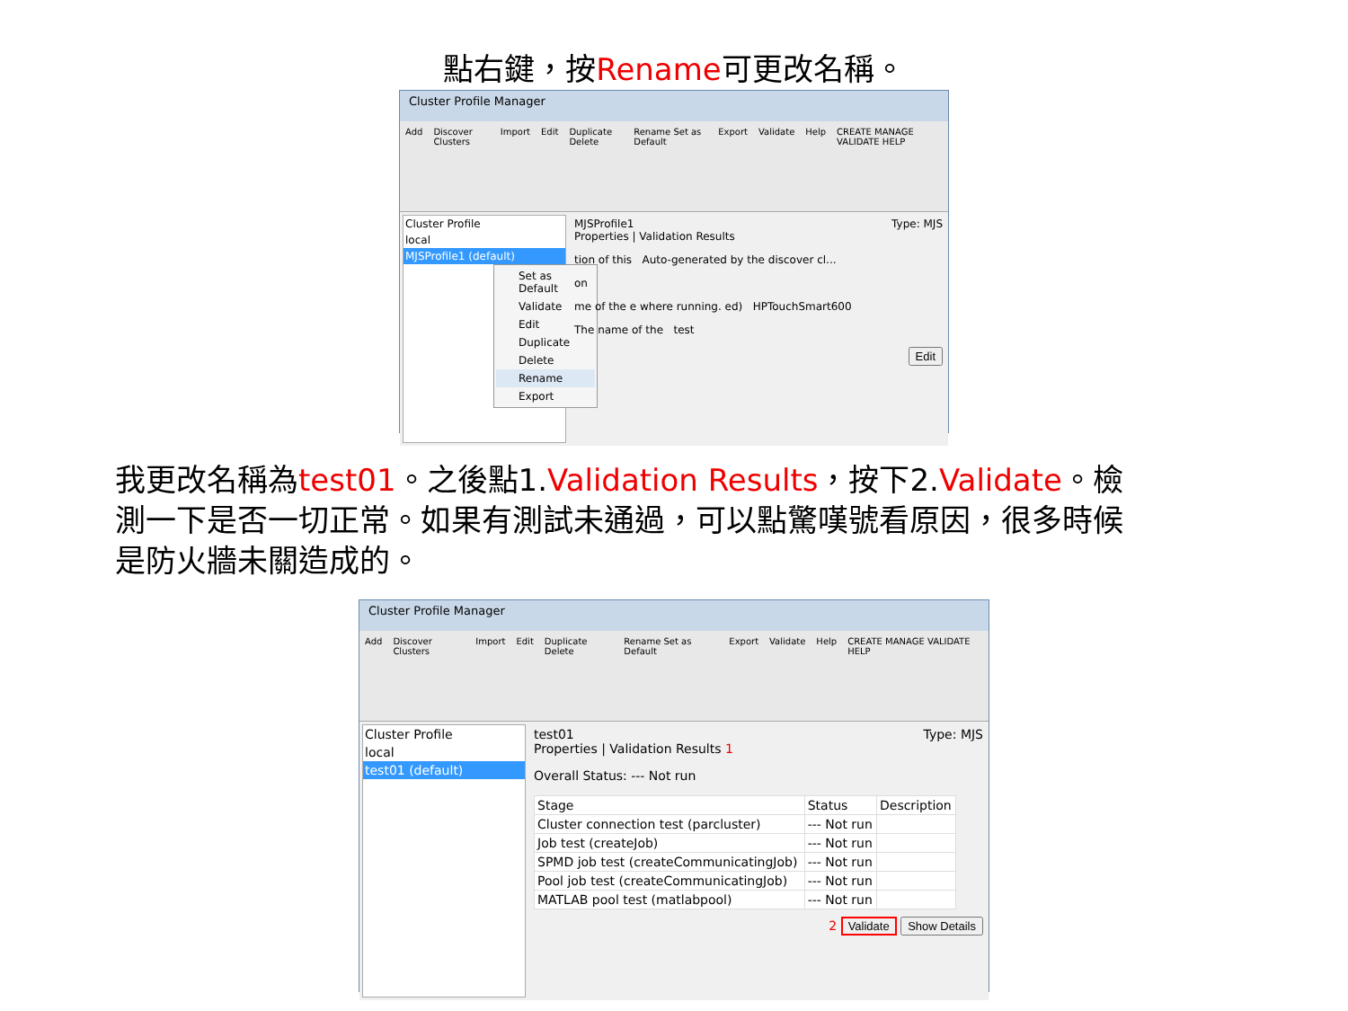點右鍵，按Rename可更改名稱。
Cluster Profile Manager
Add Discover Clusters Import Edit Duplicate Delete Rename Set as Default Export Validate Help CREATE MANAGE VALIDATE HELP
Cluster Profile
local
MJSProfile1 (default)
Set as Default
Validate
Edit
Duplicate
Delete
Rename
Export
MJSProfile1 Type: MJS
Properties | Validation Results
tion of this Auto-generated by the discover cl...
on
me of the e where running. ed) HPTouchSmart600
The name of the test
Edit
我更改名稱為test01。之後點1.Validation Results，按下2.Validate。檢測一下是否一切正常。如果有測試未通過，可以點驚嘆號看原因，很多時候是防火牆未關造成的。
Cluster Profile Manager
Add Discover Clusters Import Edit Duplicate Delete Rename Set as Default Export Validate Help CREATE MANAGE VALIDATE HELP
Cluster Profile
local
test01 (default)
test01 Type: MJS
Properties | Validation Results 1
Overall Status: --- Not run
| Stage | Status | Description |
| --- | --- | --- |
| Cluster connection test (parcluster) | --- Not run | |
| Job test (createJob) | --- Not run | |
| SPMD job test (createCommunicatingJob) | --- Not run | |
| Pool job test (createCommunicatingJob) | --- Not run | |
| MATLAB pool test (matlabpool) | --- Not run | |
2 Validate Show Details